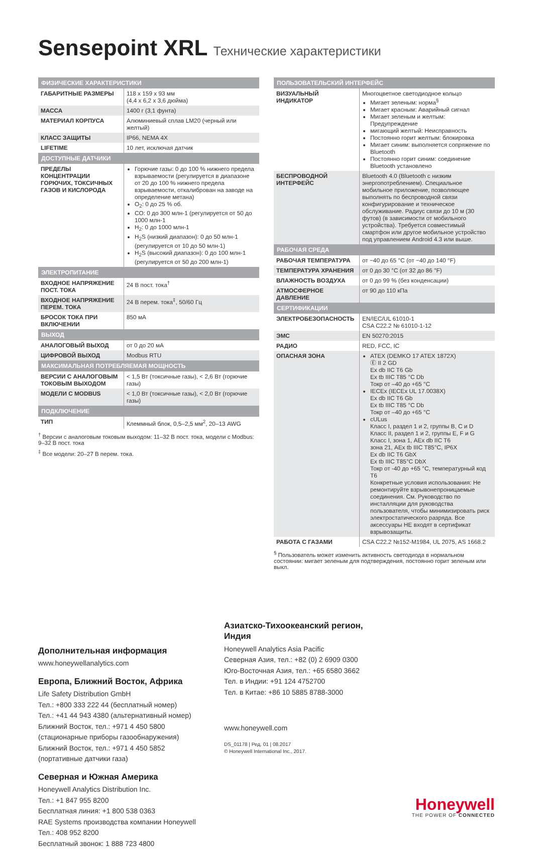Sensepoint XRL Технические характеристики
| ФИЗИЧЕСКИЕ ХАРАКТЕРИСТИКИ | |
| --- | --- |
| ГАБАРИТНЫЕ РАЗМЕРЫ | 118 x 159 x 93 мм (4,4 x 6,2 x 3,6 дюйма) |
| МАССА | 1400 г (3,1 фунта) |
| МАТЕРИАЛ КОРПУСА | Алюминиевый сплав LM20 (черный или желтый) |
| КЛАСС ЗАЩИТЫ | IP66, NEMA 4X |
| LIFETIME | 10 лет, исключая датчик |
| ДОСТУПНЫЕ ДАТЧИКИ | |
| ПРЕДЕЛЫ КОНЦЕНТРАЦИИ ГОРЮЧИХ, ТОКСИЧНЫХ ГАЗОВ И КИСЛОРОДА | Горючие газы: 0 до 100 % нижнего предела взрываемости (регулируется в диапазоне от 20 до 100 % нижнего предела взрываемости, откалиброван на заводе на определение метана) O<sub>2</sub>: 0 до 25 % об. CO: 0 до 300 млн-1 (регулируется от 50 до 1000 млн-1 H<sub>2</sub>: 0 до 1000 млн-1 H<sub>2</sub>S (низкий диапазон): 0 до 50 млн-1 (регулируется от 10 до 50 млн-1) H<sub>2</sub>S (высокий диапазон): 0 до 100 млн-1 (регулируется от 50 до 200 млн-1) |
| ЭЛЕКТРОПИТАНИЕ | |
| ВХОДНОЕ НАПРЯЖЕНИЕ ПОСТ. ТОКА | 24 В пост. тока<sup>†</sup> |
| ВХОДНОЕ НАПРЯЖЕНИЕ ПЕРЕМ. ТОКА | 24 В перем. тока<sup>‡</sup>, 50/60 Гц |
| БРОСОК ТОКА ПРИ ВКЛЮЧЕНИИ | 850 мА |
| ВЫХОД | |
| АНАЛОГОВЫЙ ВЫХОД | от 0 до 20 мА |
| ЦИФРОВОЙ ВЫХОД | Modbus RTU |
| МАКСИМАЛЬНАЯ ПОТРЕБЛЯЕМАЯ МОЩНОСТЬ | |
| ВЕРСИИ С АНАЛОГОВЫМ ТОКОВЫМ ВЫХОДОМ | < 1,5 Вт (токсичные газы), < 2,6 Вт (горючие газы) |
| МОДЕЛИ С MODBUS | < 1,0 Вт (токсичные газы), < 2,0 Вт (горючие газы) |
| ПОДКЛЮЧЕНИЕ | |
| ТИП | Клеммный блок, 0,5–2,5 мм<sup>2</sup>, 20–13 AWG |
<sup>†</sup> Версии с аналоговым токовым выходом: 11–32 В пост. тока, модели с Modbus: 9–32 В пост. тока
<sup>‡</sup> Все модели: 20–27 В перем. тока.
| ПОЛЬЗОВАТЕЛЬСКИЙ ИНТЕРФЕЙС | |
| --- | --- |
| ВИЗУАЛЬНЫЙ ИНДИКАТОР | Многоцветное светодиодное кольцо Мигает зеленым: норма<sup>§</sup> Мигает красным: Аварийный сигнал Мигает зеленым и желтым: Предупреждение мигающий желтый: Неисправность Постоянно горит желтым: блокировка Мигает синим: выполняется сопряжение по Bluetooth Постоянно горит синим: соединение Bluetooth установлено |
| БЕСПРОВОДНОЙ ИНТЕРФЕЙС | Bluetooth 4.0 (Bluetooth с низким энергопотреблением). Специальное мобильное приложение, позволяющее выполнять по беспроводной связи конфигурирование и техническое обслуживание. Радиус связи до 10 м (30 футов) (в зависимости от мобильного устройства). Требуется совместимый смартфон или другое мобильное устройство под управлением Android 4.3 или выше. |
| РАБОЧАЯ СРЕДА | |
| РАБОЧАЯ ТЕМПЕРАТУРА | от −40 до 65 °C (от −40 до 140 °F) |
| ТЕМПЕРАТУРА ХРАНЕНИЯ | от 0 до 30 °C (от 32 до 86 °F) |
| ВЛАЖНОСТЬ ВОЗДУХА | от 0 до 99 % (без конденсации) |
| АТМОСФЕРНОЕ ДАВЛЕНИЕ | от 90 до 110 кПа |
| СЕРТИФИКАЦИИ | |
| ЭЛЕКТРОБЕЗОПАСНОСТЬ | EN/IEC/UL 61010-1 CSA C22.2 № 61010-1-12 |
| ЭМС | EN 50270:2015 |
| РАДИО | RED, FCC, IC |
| ОПАСНАЯ ЗОНА | ATEX (DEMKO 17 ATEX 1872X) Ⓔ II 2 GD Ex db IIC T6 Gb Ex tb IIIC T85 °C Db Токр от –40 до +65 °C IECEx (IECEx UL 17.0038X) Ex db IIC T6 Gb Ex tb IIIC T85 °C Db Токр от –40 до +65 °C cULus Класс I, раздел 1 и 2, группы B, C и D Класс II, раздел 1 и 2, группы E, F и G Класс I, зона 1, AEx db IIC T6 зона 21, AEx tb IIIC T85°C, IP6X Ex db IIC T6 GbX Ex tb IIIC T85°C DbX Токр от -40 до +65 °C, температурный код T6 Конкретные условия использования: Не ремонтируйте взрывонепроницаемые соединения. См. Руководство по инсталляции для руководства пользователя, чтобы минимизировать риск электростатического разряда. Все аксессуары НЕ входят в сертификат взрывозащиты. |
| РАБОТА С ГАЗАМИ | CSA C22.2 №152-M1984, UL 2075, AS 1668.2 |
<sup>§</sup> Пользователь может изменить активность светодиода в нормальном состоянии: мигает зеленым для подтверждения, постоянно горит зеленым или выкл.
Дополнительная информация
www.honeywellanalytics.com
Европа, Ближний Восток, Африка
Life Safety Distribution GmbH
Тел.: +800 333 222 44 (бесплатный номер)
Тел.: +41 44 943 4380 (альтернативный номер)
Ближний Восток, тел.: +971 4 450 5800
(стационарные приборы газообнаружения)
Ближний Восток, тел.: +971 4 450 5852
(портативные датчики газа)
Северная и Южная Америка
Honeywell Analytics Distribution Inc.
Тел.: +1 847 955 8200
Бесплатная линия: +1 800 538 0363
RAE Systems производства компании Honeywell
Тел.: 408 952 8200
Бесплатный звонок: 1 888 723 4800
Азиатско-Тихоокеанский регион, Индия
Honeywell Analytics Asia Pacific
Северная Азия, тел.: +82 (0) 2 6909 0300
Юго-Восточная Азия, тел.: +65 6580 3662
Тел. в Индии: +91 124 4752700
Тел. в Китае: +86 10 5885 8788-3000
www.honeywell.com
DS_01178 | Ред. 01 | 08.2017
© Honeywell International Inc., 2017.
Honeywell
THE POWER OF CONNECTED